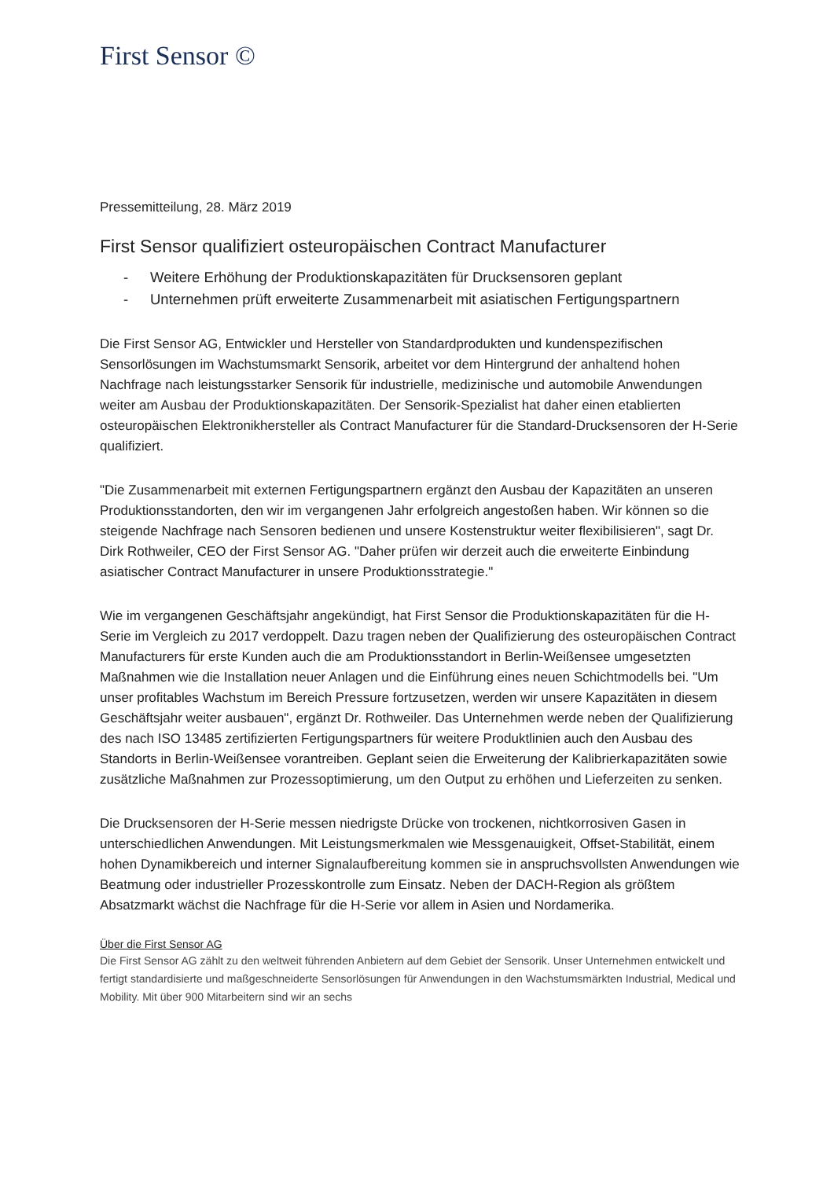First Sensor ©
Pressemitteilung, 28. März 2019
First Sensor qualifiziert osteuropäischen Contract Manufacturer
- Weitere Erhöhung der Produktionskapazitäten für Drucksensoren geplant
- Unternehmen prüft erweiterte Zusammenarbeit mit asiatischen Fertigungspartnern
Die First Sensor AG, Entwickler und Hersteller von Standardprodukten und kundenspezifischen Sensorlösungen im Wachstumsmarkt Sensorik, arbeitet vor dem Hintergrund der anhaltend hohen Nachfrage nach leistungsstarker Sensorik für industrielle, medizinische und automobile Anwendungen weiter am Ausbau der Produktionskapazitäten. Der Sensorik-Spezialist hat daher einen etablierten osteuropäischen Elektronikhersteller als Contract Manufacturer für die Standard-Drucksensoren der H-Serie qualifiziert.
"Die Zusammenarbeit mit externen Fertigungspartnern ergänzt den Ausbau der Kapazitäten an unseren Produktionsstandorten, den wir im vergangenen Jahr erfolgreich angestoßen haben. Wir können so die steigende Nachfrage nach Sensoren bedienen und unsere Kostenstruktur weiter flexibilisieren", sagt Dr. Dirk Rothweiler, CEO der First Sensor AG. "Daher prüfen wir derzeit auch die erweiterte Einbindung asiatischer Contract Manufacturer in unsere Produktionsstrategie."
Wie im vergangenen Geschäftsjahr angekündigt, hat First Sensor die Produktionskapazitäten für die H-Serie im Vergleich zu 2017 verdoppelt. Dazu tragen neben der Qualifizierung des osteuropäischen Contract Manufacturers für erste Kunden auch die am Produktionsstandort in Berlin-Weißensee umgesetzten Maßnahmen wie die Installation neuer Anlagen und die Einführung eines neuen Schichtmodells bei. "Um unser profitables Wachstum im Bereich Pressure fortzusetzen, werden wir unsere Kapazitäten in diesem Geschäftsjahr weiter ausbauen", ergänzt Dr. Rothweiler. Das Unternehmen werde neben der Qualifizierung des nach ISO 13485 zertifizierten Fertigungspartners für weitere Produktlinien auch den Ausbau des Standorts in Berlin-Weißensee vorantreiben. Geplant seien die Erweiterung der Kalibrierkapazitäten sowie zusätzliche Maßnahmen zur Prozessoptimierung, um den Output zu erhöhen und Lieferzeiten zu senken.
Die Drucksensoren der H-Serie messen niedrigste Drücke von trockenen, nichtkorrosiven Gasen in unterschiedlichen Anwendungen. Mit Leistungsmerkmalen wie Messgenauigkeit, Offset-Stabilität, einem hohen Dynamikbereich und interner Signalaufbereitung kommen sie in anspruchsvollsten Anwendungen wie Beatmung oder industrieller Prozesskontrolle zum Einsatz. Neben der DACH-Region als größtem Absatzmarkt wächst die Nachfrage für die H-Serie vor allem in Asien und Nordamerika.
Über die First Sensor AG
Die First Sensor AG zählt zu den weltweit führenden Anbietern auf dem Gebiet der Sensorik. Unser Unternehmen entwickelt und fertigt standardisierte und maßgeschneiderte Sensorlösungen für Anwendungen in den Wachstumsmärkten Industrial, Medical und Mobility. Mit über 900 Mitarbeitern sind wir an sechs